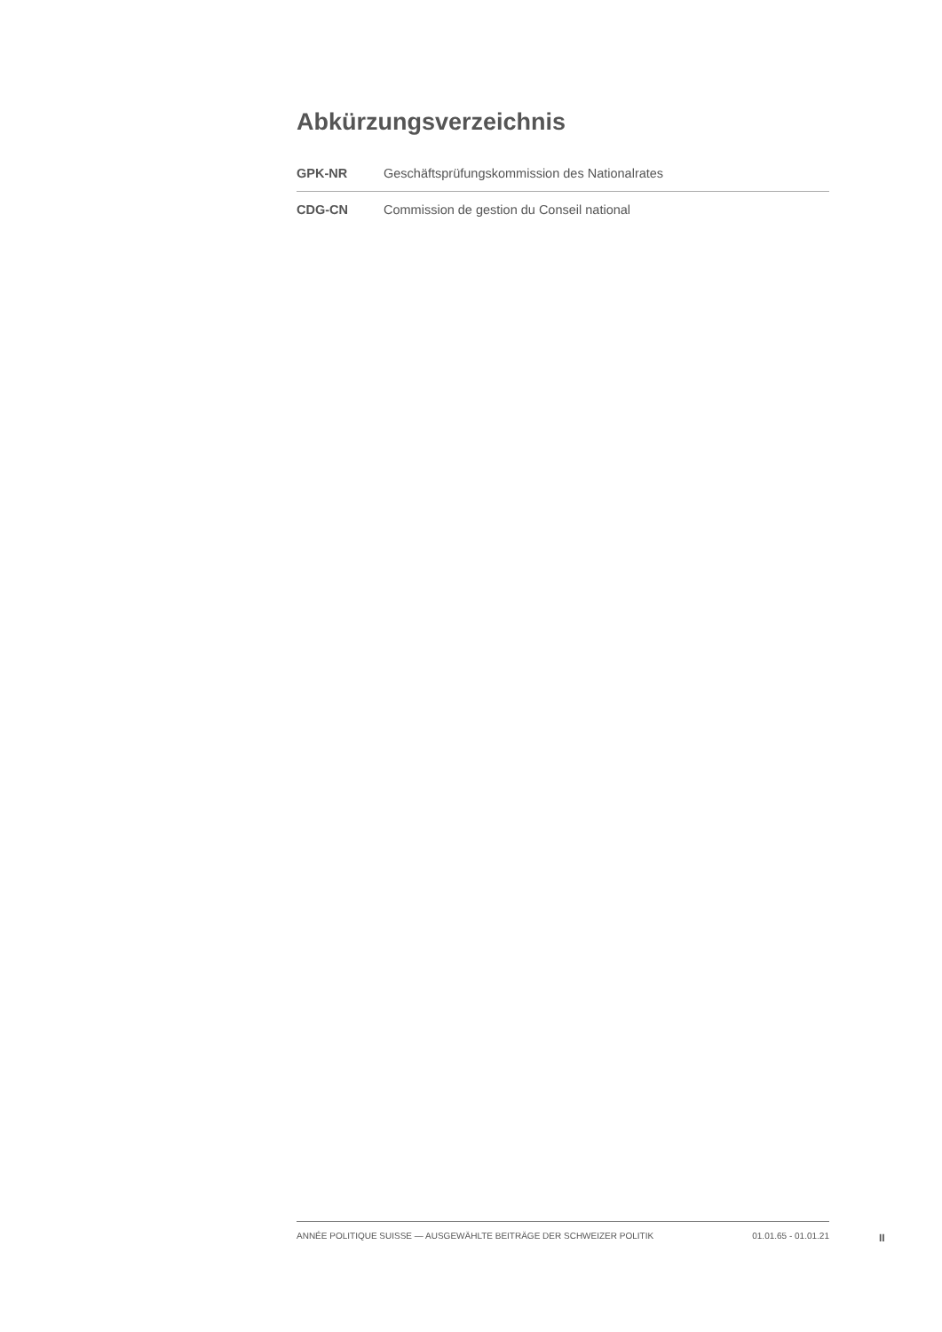Abkürzungsverzeichnis
| GPK-NR | Geschäftsprüfungskommission des Nationalrates |
| CDG-CN | Commission de gestion du Conseil national |
ANNÉE POLITIQUE SUISSE — AUSGEWÄHLTE BEITRÄGE DER SCHWEIZER POLITIK 01.01.65 - 01.01.21
II